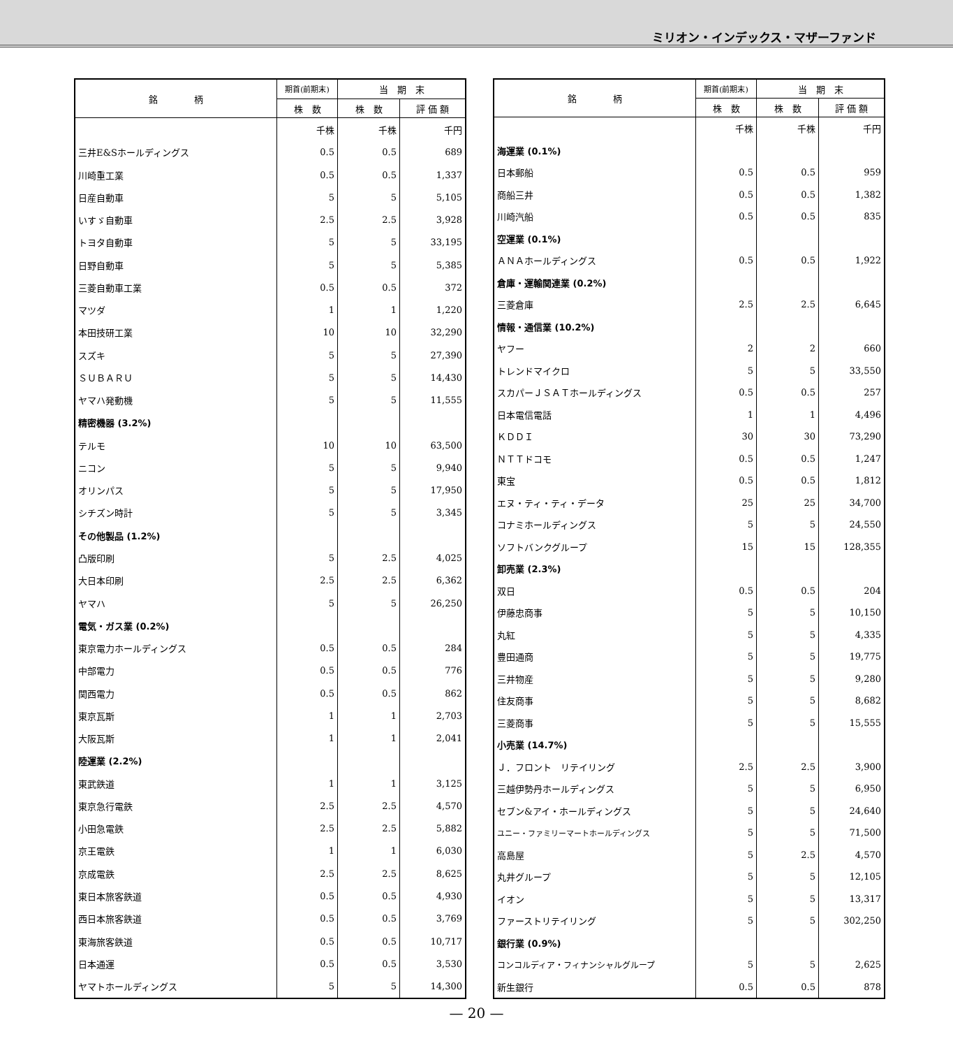ミリオン・インデックス・マザーファンド
| 銘 柄 | 期首(前期末) | 当 期 末 | |
| --- | --- | --- | --- |
| | 株 数 | 株 数 | 評 価 額 |
| | 千株 | 千株 | 千円 |
| 三井E&Sホールディングス | 0.5 | 0.5 | 689 |
| 川崎重工業 | 0.5 | 0.5 | 1,337 |
| 日産自動車 | 5 | 5 | 5,105 |
| いすゞ自動車 | 2.5 | 2.5 | 3,928 |
| トヨタ自動車 | 5 | 5 | 33,195 |
| 日野自動車 | 5 | 5 | 5,385 |
| 三菱自動車工業 | 0.5 | 0.5 | 372 |
| マツダ | 1 | 1 | 1,220 |
| 本田技研工業 | 10 | 10 | 32,290 |
| スズキ | 5 | 5 | 27,390 |
| ＳＵＢＡＲＵ | 5 | 5 | 14,430 |
| ヤマハ発動機 | 5 | 5 | 11,555 |
| 精密機器 (3.2%) | | | |
| テルモ | 10 | 10 | 63,500 |
| ニコン | 5 | 5 | 9,940 |
| オリンパス | 5 | 5 | 17,950 |
| シチズン時計 | 5 | 5 | 3,345 |
| その他製品 (1.2%) | | | |
| 凸版印刷 | 5 | 2.5 | 4,025 |
| 大日本印刷 | 2.5 | 2.5 | 6,362 |
| ヤマハ | 5 | 5 | 26,250 |
| 電気・ガス業 (0.2%) | | | |
| 東京電力ホールディングス | 0.5 | 0.5 | 284 |
| 中部電力 | 0.5 | 0.5 | 776 |
| 関西電力 | 0.5 | 0.5 | 862 |
| 東京瓦斯 | 1 | 1 | 2,703 |
| 大阪瓦斯 | 1 | 1 | 2,041 |
| 陸運業 (2.2%) | | | |
| 東武鉄道 | 1 | 1 | 3,125 |
| 東京急行電鉄 | 2.5 | 2.5 | 4,570 |
| 小田急電鉄 | 2.5 | 2.5 | 5,882 |
| 京王電鉄 | 1 | 1 | 6,030 |
| 京成電鉄 | 2.5 | 2.5 | 8,625 |
| 東日本旅客鉄道 | 0.5 | 0.5 | 4,930 |
| 西日本旅客鉄道 | 0.5 | 0.5 | 3,769 |
| 東海旅客鉄道 | 0.5 | 0.5 | 10,717 |
| 日本通運 | 0.5 | 0.5 | 3,530 |
| ヤマトホールディングス | 5 | 5 | 14,300 |
| 銘 柄 | 期首(前期末) | 当 期 末 | |
| --- | --- | --- | --- |
| | 株 数 | 株 数 | 評 価 額 |
| | 千株 | 千株 | 千円 |
| 海運業 (0.1%) | | | |
| 日本郵船 | 0.5 | 0.5 | 959 |
| 商船三井 | 0.5 | 0.5 | 1,382 |
| 川崎汽船 | 0.5 | 0.5 | 835 |
| 空運業 (0.1%) | | | |
| ＡＮＡホールディングス | 0.5 | 0.5 | 1,922 |
| 倉庫・運輸関連業 (0.2%) | | | |
| 三菱倉庫 | 2.5 | 2.5 | 6,645 |
| 情報・通信業 (10.2%) | | | |
| ヤフー | 2 | 2 | 660 |
| トレンドマイクロ | 5 | 5 | 33,550 |
| スカパーＪＳＡＴホールディングス | 0.5 | 0.5 | 257 |
| 日本電信電話 | 1 | 1 | 4,496 |
| ＫＤＤＩ | 30 | 30 | 73,290 |
| ＮＴＴドコモ | 0.5 | 0.5 | 1,247 |
| 東宝 | 0.5 | 0.5 | 1,812 |
| エヌ・ティ・ティ・データ | 25 | 25 | 34,700 |
| コナミホールディングス | 5 | 5 | 24,550 |
| ソフトバンクグループ | 15 | 15 | 128,355 |
| 卸売業 (2.3%) | | | |
| 双日 | 0.5 | 0.5 | 204 |
| 伊藤忠商事 | 5 | 5 | 10,150 |
| 丸紅 | 5 | 5 | 4,335 |
| 豊田通商 | 5 | 5 | 19,775 |
| 三井物産 | 5 | 5 | 9,280 |
| 住友商事 | 5 | 5 | 8,682 |
| 三菱商事 | 5 | 5 | 15,555 |
| 小売業 (14.7%) | | | |
| Ｊ．フロント リテイリング | 2.5 | 2.5 | 3,900 |
| 三越伊勢丹ホールディングス | 5 | 5 | 6,950 |
| セブン&アイ・ホールディングス | 5 | 5 | 24,640 |
| ユニー・ファミリーマートホールディングス | 5 | 5 | 71,500 |
| 高島屋 | 5 | 2.5 | 4,570 |
| 丸井グループ | 5 | 5 | 12,105 |
| イオン | 5 | 5 | 13,317 |
| ファーストリテイリング | 5 | 5 | 302,250 |
| 銀行業 (0.9%) | | | |
| コンコルディア・フィナンシャルグループ | 5 | 5 | 2,625 |
| 新生銀行 | 0.5 | 0.5 | 878 |
— 20 —